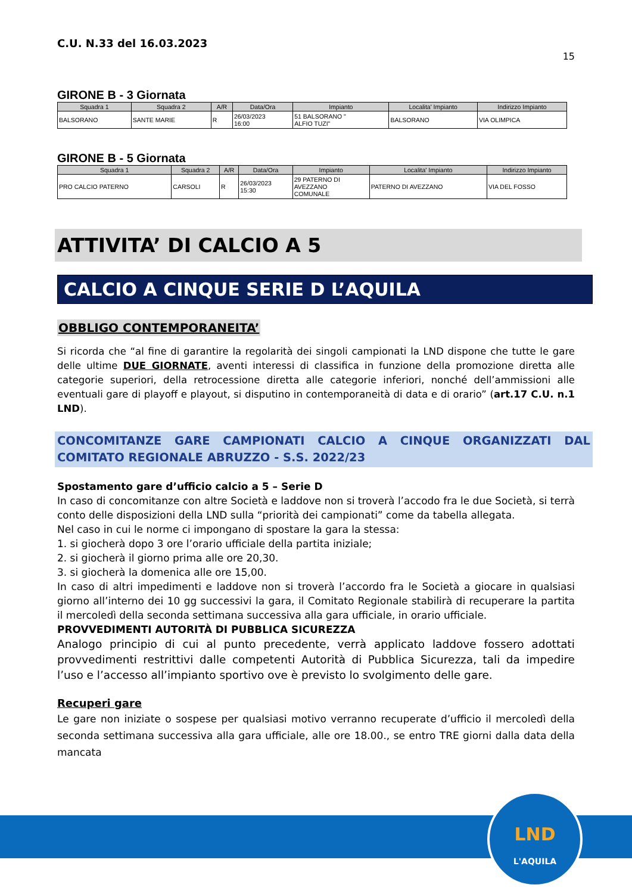LND
L'AQUILA
C.U. N.33 del 16.03.2023
15
GIRONE B - 3 Giornata
| Squadra 1 | Squadra 2 | A/R | Data/Ora | Impianto | Localita' Impianto | Indirizzo Impianto |
| --- | --- | --- | --- | --- | --- | --- |
| BALSORANO | SANTE MARIE | R | 26/03/2023 16:00 | 51 BALSORANO " ALFIO TUZI" | BALSORANO | VIA OLIMPICA |
GIRONE B - 5 Giornata
| Squadra 1 | Squadra 2 | A/R | Data/Ora | Impianto | Localita' Impianto | Indirizzo Impianto |
| --- | --- | --- | --- | --- | --- | --- |
| PRO CALCIO PATERNO | CARSOLI | R | 26/03/2023 15:30 | 29 PATERNO DI AVEZZANO COMUNALE | PATERNO DI AVEZZANO | VIA DEL FOSSO |
ATTIVITA’ DI CALCIO A 5
CALCIO A CINQUE SERIE D L’AQUILA
OBBLIGO CONTEMPORANEITA’
Si ricorda che “al fine di garantire la regolarità dei singoli campionati la LND dispone che tutte le gare delle ultime DUE GIORNATE, aventi interessi di classifica in funzione della promozione diretta alle categorie superiori, della retrocessione diretta alle categorie inferiori, nonché dell’ammissioni alle eventuali gare di playoff e playout, si disputino in contemporaneità di data e di orario” (art.17 C.U. n.1 LND).
CONCOMITANZE GARE CAMPIONATI CALCIO A CINQUE ORGANIZZATI DAL COMITATO REGIONALE ABRUZZO - S.S. 2022/23
Spostamento gare d’ufficio calcio a 5 – Serie D
In caso di concomitanze con altre Società e laddove non si troverà l’accodo fra le due Società, si terrà conto delle disposizioni della LND sulla “priorità dei campionati” come da tabella allegata.
Nel caso in cui le norme ci impongano di spostare la gara la stessa:
1. si giocherà dopo 3 ore l’orario ufficiale della partita iniziale;
2. si giocherà il giorno prima alle ore 20,30.
3. si giocherà la domenica alle ore 15,00.
In caso di altri impedimenti e laddove non si troverà l’accordo fra le Società a giocare in qualsiasi giorno all’interno dei 10 gg successivi la gara, il Comitato Regionale stabilirà di recuperare la partita il mercoledì della seconda settimana successiva alla gara ufficiale, in orario ufficiale.
PROVVEDIMENTI AUTORITÀ DI PUBBLICA SICUREZZA
Analogo principio di cui al punto precedente, verrà applicato laddove fossero adottati provvedimenti restrittivi dalle competenti Autorità di Pubblica Sicurezza, tali da impedire l’uso e l’accesso all’impianto sportivo ove è previsto lo svolgimento delle gare.
Recuperi gare
Le gare non iniziate o sospese per qualsiasi motivo verranno recuperate d’ufficio il mercoledì della seconda settimana successiva alla gara ufficiale, alle ore 18.00., se entro TRE giorni dalla data della mancata